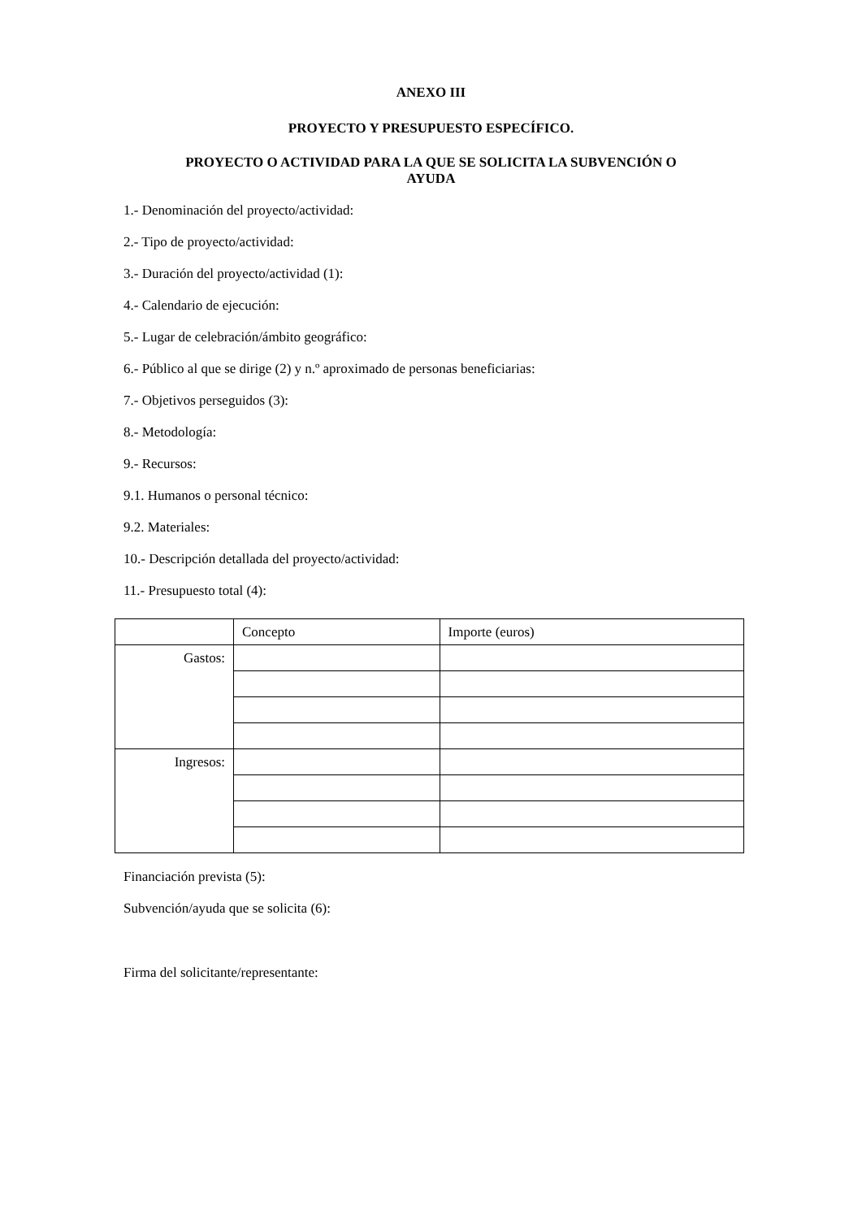ANEXO III
PROYECTO Y PRESUPUESTO ESPECÍFICO.
PROYECTO O ACTIVIDAD PARA LA QUE SE SOLICITA LA SUBVENCIÓN O
AYUDA
1.- Denominación del proyecto/actividad:
2.- Tipo de proyecto/actividad:
3.- Duración del proyecto/actividad (1):
4.- Calendario de ejecución:
5.- Lugar de celebración/ámbito geográfico:
6.- Público al que se dirige (2) y n.º aproximado de personas beneficiarias:
7.- Objetivos perseguidos (3):
8.- Metodología:
9.- Recursos:
9.1. Humanos o personal técnico:
9.2. Materiales:
10.- Descripción detallada del proyecto/actividad:
11.- Presupuesto total (4):
| | Concepto | Importe (euros) |
| Gastos: | | |
| Ingresos: | | |
Financiación prevista (5):
Subvención/ayuda que se solicita (6):
Firma del solicitante/representante: